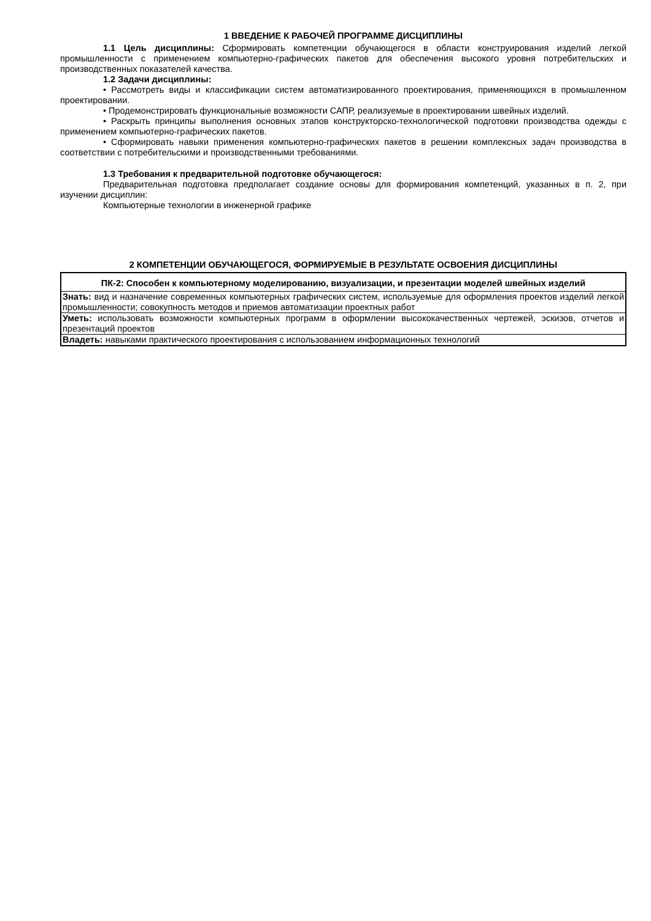1 ВВЕДЕНИЕ К РАБОЧЕЙ ПРОГРАММЕ ДИСЦИПЛИНЫ
1.1 Цель дисциплины: Сформировать компетенции обучающегося в области конструирования изделий легкой промышленности с применением компьютерно-графических пакетов для обеспечения высокого уровня потребительских и производственных показателей качества.
1.2 Задачи дисциплины:
• Рассмотреть виды и классификации систем автоматизированного проектирования, применяющихся в промышленном проектировании.
• Продемонстрировать функциональные возможности САПР, реализуемые в проектировании швейных изделий.
• Раскрыть принципы выполнения основных этапов конструкторско-технологической подготовки производства одежды с применением компьютерно-графических пакетов.
• Сформировать навыки применения компьютерно-графических пакетов в решении комплексных задач производства в соответствии с потребительскими и производственными требованиями.
1.3 Требования к предварительной подготовке обучающегося:
Предварительная подготовка предполагает создание основы для формирования компетенций, указанных в п. 2, при изучении дисциплин:
Компьютерные технологии в инженерной графике
2 КОМПЕТЕНЦИИ ОБУЧАЮЩЕГОСЯ, ФОРМИРУЕМЫЕ В РЕЗУЛЬТАТЕ ОСВОЕНИЯ ДИСЦИПЛИНЫ
| ПК-2: Способен к компьютерному моделированию, визуализации, и презентации моделей швейных изделий |
| --- |
| Знать: вид и назначение современных компьютерных графических систем, используемые для оформления проектов изделий легкой промышленности; совокупность методов и приемов автоматизации проектных работ |
| Уметь: использовать возможности компьютерных программ в оформлении высококачественных чертежей, эскизов, отчетов и презентаций проектов |
| Владеть: навыками практического проектирования с использованием информационных технологий |